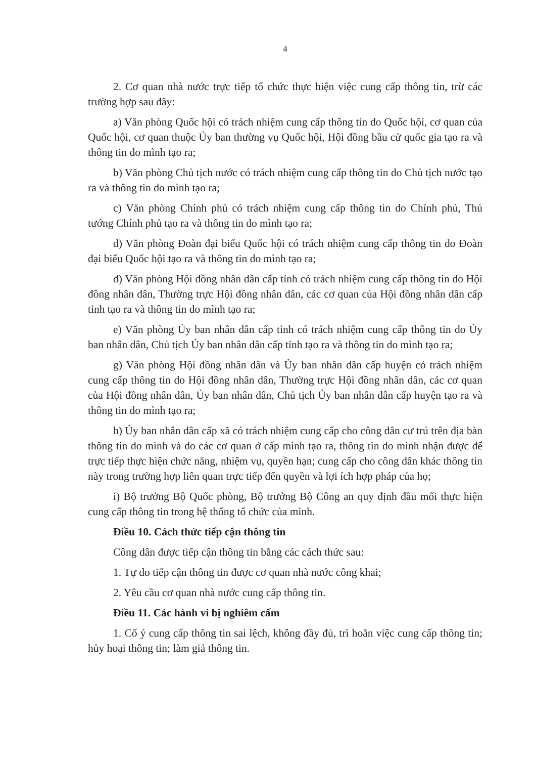4
2. Cơ quan nhà nước trực tiếp tổ chức thực hiện việc cung cấp thông tin, trừ các trường hợp sau đây:
a) Văn phòng Quốc hội có trách nhiệm cung cấp thông tin do Quốc hội, cơ quan của Quốc hội, cơ quan thuộc Ủy ban thường vụ Quốc hội, Hội đồng bầu cử quốc gia tạo ra và thông tin do mình tạo ra;
b) Văn phòng Chủ tịch nước có trách nhiệm cung cấp thông tin do Chủ tịch nước tạo ra và thông tin do mình tạo ra;
c) Văn phòng Chính phủ có trách nhiệm cung cấp thông tin do Chính phủ, Thủ tướng Chính phủ tạo ra và thông tin do mình tạo ra;
d) Văn phòng Đoàn đại biểu Quốc hội có trách nhiệm cung cấp thông tin do Đoàn đại biểu Quốc hội tạo ra và thông tin do mình tạo ra;
đ) Văn phòng Hội đồng nhân dân cấp tỉnh có trách nhiệm cung cấp thông tin do Hội đồng nhân dân, Thường trực Hội đồng nhân dân, các cơ quan của Hội đồng nhân dân cấp tỉnh tạo ra và thông tin do mình tạo ra;
e) Văn phòng Ủy ban nhân dân cấp tỉnh có trách nhiệm cung cấp thông tin do Ủy ban nhân dân, Chủ tịch Ủy ban nhân dân cấp tỉnh tạo ra và thông tin do mình tạo ra;
g) Văn phòng Hội đồng nhân dân và Ủy ban nhân dân cấp huyện có trách nhiệm cung cấp thông tin do Hội đồng nhân dân, Thường trực Hội đồng nhân dân, các cơ quan của Hội đồng nhân dân, Ủy ban nhân dân, Chủ tịch Ủy ban nhân dân cấp huyện tạo ra và thông tin do mình tạo ra;
h) Ủy ban nhân dân cấp xã có trách nhiệm cung cấp cho công dân cư trú trên địa bàn thông tin do mình và do các cơ quan ở cấp mình tạo ra, thông tin do mình nhận được để trực tiếp thực hiện chức năng, nhiệm vụ, quyền hạn; cung cấp cho công dân khác thông tin này trong trường hợp liên quan trực tiếp đến quyền và lợi ích hợp pháp của họ;
i) Bộ trưởng Bộ Quốc phòng, Bộ trưởng Bộ Công an quy định đầu mối thực hiện cung cấp thông tin trong hệ thống tổ chức của mình.
Điều 10. Cách thức tiếp cận thông tin
Công dân được tiếp cận thông tin bằng các cách thức sau:
1. Tự do tiếp cận thông tin được cơ quan nhà nước công khai;
2. Yêu cầu cơ quan nhà nước cung cấp thông tin.
Điều 11. Các hành vi bị nghiêm cấm
1. Cố ý cung cấp thông tin sai lệch, không đầy đủ, trì hoãn việc cung cấp thông tin; hủy hoại thông tin; làm giả thông tin.